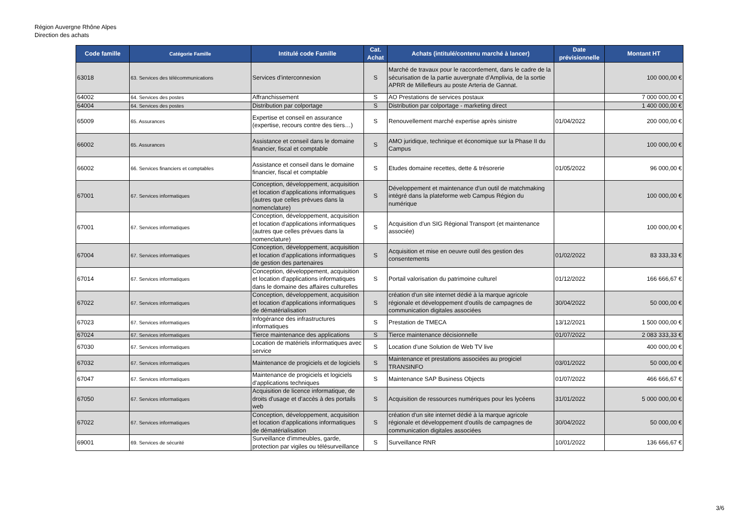Région Auvergne Rhône Alpes
Direction des achats
| Code famille | Catégorie Famille | Intitulé code Famille | Cat. Achat | Achats (intitulé/contenu marché à lancer) | Date prévisionnelle | Montant HT |
| --- | --- | --- | --- | --- | --- | --- |
| 63018 | 63. Services des télécommunications | Services d'interconnexion | S | Marché de travaux pour le raccordement, dans le cadre de la sécurisation de la partie auvergnate d'Amplivia, de la sortie APRR de Millefleurs au poste Arteria de Gannat. | | 100 000,00 € |
| 64002 | 64. Services des postes | Affranchissement | S | AO Prestations de services postaux | | 7 000 000,00 € |
| 64004 | 64. Services des postes | Distribution par colportage | S | Distribution par colportage - marketing direct | | 1 400 000,00 € |
| 65009 | 65. Assurances | Expertise et conseil en assurance (expertise, recours contre des tiers…) | S | Renouvellement marché expertise après sinistre | 01/04/2022 | 200 000,00 € |
| 66002 | 65. Assurances | Assistance et conseil dans le domaine financier, fiscal et comptable | S | AMO juridique, technique et économique sur la Phase II du Campus | | 100 000,00 € |
| 66002 | 66. Services financiers et comptables | Assistance et conseil dans le domaine financier, fiscal et comptable | S | Etudes domaine recettes, dette & trésorerie | 01/05/2022 | 96 000,00 € |
| 67001 | 67. Services informatiques | Conception, développement, acquisition et location d'applications informatiques (autres que celles prévues dans la nomenclature) | S | Développement et maintenance d'un outil de matchmaking intégré dans la plateforme web Campus Région du numérique | | 100 000,00 € |
| 67001 | 67. Services informatiques | Conception, développement, acquisition et location d'applications informatiques (autres que celles prévues dans la nomenclature) | S | Acquisition d'un SIG Régional Transport (et maintenance associée) | | 100 000,00 € |
| 67004 | 67. Services informatiques | Conception, développement, acquisition et location d'applications informatiques de gestion des partenaires | S | Acquisition et mise en oeuvre outil des gestion des consentements | 01/02/2022 | 83 333,33 € |
| 67014 | 67. Services informatiques | Conception, développement, acquisition et location d'applications informatiques dans le domaine des affaires culturelles | S | Portail valorisation du patrimoine culturel | 01/12/2022 | 166 666,67 € |
| 67022 | 67. Services informatiques | Conception, développement, acquisition et location d'applications informatiques de dématérialisation | S | création d'un site internet dédié à la marque agricole régionale et développement d'outils de campagnes de communication digitales associées | 30/04/2022 | 50 000,00 € |
| 67023 | 67. Services informatiques | Infogérance des infrastructures informatiques | S | Prestation de TMECA | 13/12/2021 | 1 500 000,00 € |
| 67024 | 67. Services informatiques | Tierce maintenance des applications | S | Tierce maintenance décisionnelle | 01/07/2022 | 2 083 333,33 € |
| 67030 | 67. Services informatiques | Location de matériels informatiques avec service | S | Location d'une Solution de Web TV live | | 400 000,00 € |
| 67032 | 67. Services informatiques | Maintenance de progiciels et de logiciels | S | Maintenance et prestations associées au progiciel TRANSINFO | 03/01/2022 | 50 000,00 € |
| 67047 | 67. Services informatiques | Maintenance de progiciels et logiciels d'applications techniques | S | Maintenance SAP Business Objects | 01/07/2022 | 466 666,67 € |
| 67050 | 67. Services informatiques | Acquisition de licence informatique, de droits d'usage et d'accès à des portails web | S | Acquisition de ressources numériques pour les lycéens | 31/01/2022 | 5 000 000,00 € |
| 67022 | 67. Services informatiques | Conception, développement, acquisition et location d'applications informatiques de dématérialisation | S | création d'un site internet dédié à la marque agricole régionale et développement d'outils de campagnes de communication digitales associées | 30/04/2022 | 50 000,00 € |
| 69001 | 69. Services de sécurité | Surveillance d'immeubles, garde, protection par vigiles ou télésurveillance | S | Surveillance RNR | 10/01/2022 | 136 666,67 € |
3/6